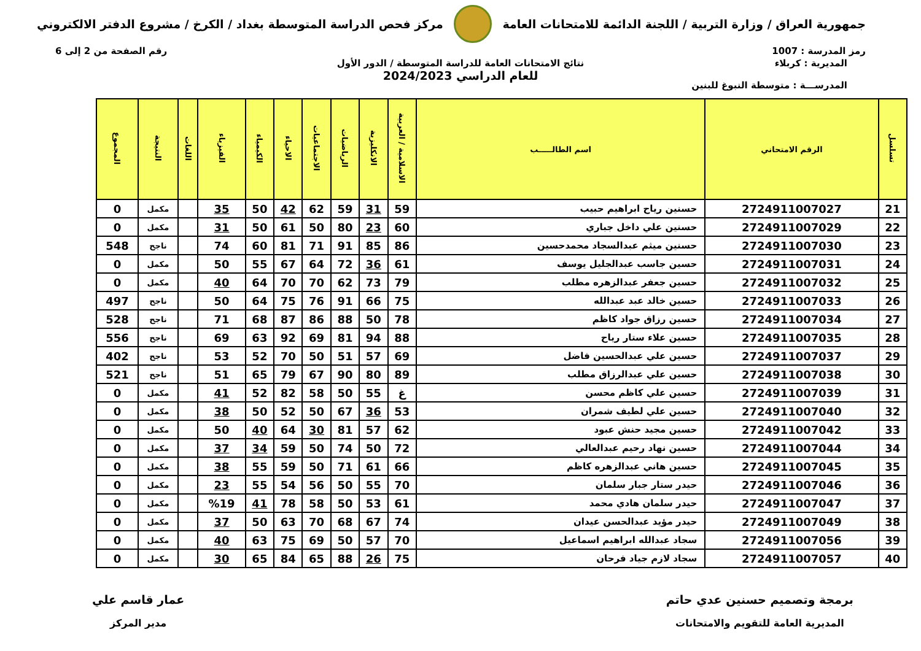جمهورية العراق / وزارة التربية / اللجنة الدائمة للامتحانات العامة
مركز فحص الدراسة المتوسطة بغداد / الكرخ / مشروع الدفتر الالكتروني
رمز المدرسة : 1007 رقم الصفحة من 2 إلى 6
نتائج الامتحانات العامة للدراسة المتوسطة / الدور الأول
للعام الدراسي 2024/2023
المديرية : كربلاء
المدرســـة : متوسطة النبوغ للبنين
| تسلسل | الرقم الامتحاني | اسم الطالـــــب | الاسلامية / العربية | الانكليزية | الرياضيات | الاجتماعيات | الاحياء | الكيمياء | الفيزياء | اللغات | النتيجة | المجموع |
| --- | --- | --- | --- | --- | --- | --- | --- | --- | --- | --- | --- | --- |
| 21 | 2724911007027 | حسنين رياح ابراهيم حبيب | 59 | 31 | 59 | 62 | 42 | 50 | 35 | | مكمل | 0 |
| 22 | 2724911007029 | حسنين علي داخل جباري | 60 | 23 | 80 | 50 | 61 | 50 | 31 | | مكمل | 0 |
| 23 | 2724911007030 | حسنين ميثم عبدالسجاد محمدحسين | 86 | 85 | 91 | 71 | 81 | 60 | 74 | | ناجح | 548 |
| 24 | 2724911007031 | حسين جاسب عبدالجليل يوسف | 61 | 36 | 72 | 64 | 67 | 55 | 50 | | مكمل | 0 |
| 25 | 2724911007032 | حسين جعفر عبدالزهره مطلب | 79 | 73 | 62 | 70 | 70 | 64 | 40 | | مكمل | 0 |
| 26 | 2724911007033 | حسين خالد عبد عبدالله | 75 | 66 | 91 | 76 | 75 | 64 | 50 | | ناجح | 497 |
| 27 | 2724911007034 | حسين رزاق جواد كاظم | 78 | 50 | 88 | 86 | 87 | 68 | 71 | | ناجح | 528 |
| 28 | 2724911007035 | حسين علاء ستار رياح | 88 | 94 | 81 | 69 | 92 | 63 | 69 | | ناجح | 556 |
| 29 | 2724911007037 | حسين علي عبدالحسين فاضل | 69 | 57 | 51 | 50 | 70 | 52 | 53 | | ناجح | 402 |
| 30 | 2724911007038 | حسين علي عبدالرزاق مطلب | 89 | 80 | 90 | 67 | 79 | 65 | 51 | | ناجح | 521 |
| 31 | 2724911007039 | حسين علي كاظم محسن | غ | 55 | 50 | 58 | 82 | 52 | 41 | | مكمل | 0 |
| 32 | 2724911007040 | حسين علي لطيف شمران | 53 | 36 | 67 | 50 | 52 | 50 | 38 | | مكمل | 0 |
| 33 | 2724911007042 | حسين مجيد حنش عبود | 62 | 57 | 81 | 30 | 64 | 40 | 50 | | مكمل | 0 |
| 34 | 2724911007044 | حسين نهاد رحيم عبدالعالي | 72 | 50 | 74 | 50 | 59 | 34 | 37 | | مكمل | 0 |
| 35 | 2724911007045 | حسين هاني عبدالزهره كاظم | 66 | 61 | 71 | 50 | 59 | 55 | 38 | | مكمل | 0 |
| 36 | 2724911007046 | حيدر ستار جبار سلمان | 70 | 55 | 50 | 56 | 54 | 55 | 23 | | مكمل | 0 |
| 37 | 2724911007047 | حيدر سلمان هادي محمد | 61 | 53 | 50 | 58 | 78 | 41 | %19 | | مكمل | 0 |
| 38 | 2724911007049 | حيدر مؤيد عبدالحسن عيدان | 74 | 67 | 68 | 70 | 63 | 50 | 37 | | مكمل | 0 |
| 39 | 2724911007056 | سجاد عبدالله ابراهيم اسماعيل | 70 | 57 | 50 | 69 | 75 | 63 | 40 | | مكمل | 0 |
| 40 | 2724911007057 | سجاد لازم جياد فرحان | 75 | 26 | 88 | 65 | 84 | 65 | 30 | | مكمل | 0 |
برمجة وتصميم حسنين عدي حاتم
المديرية العامة للتقويم والامتحانات
عمار قاسم علي
مدير المركز